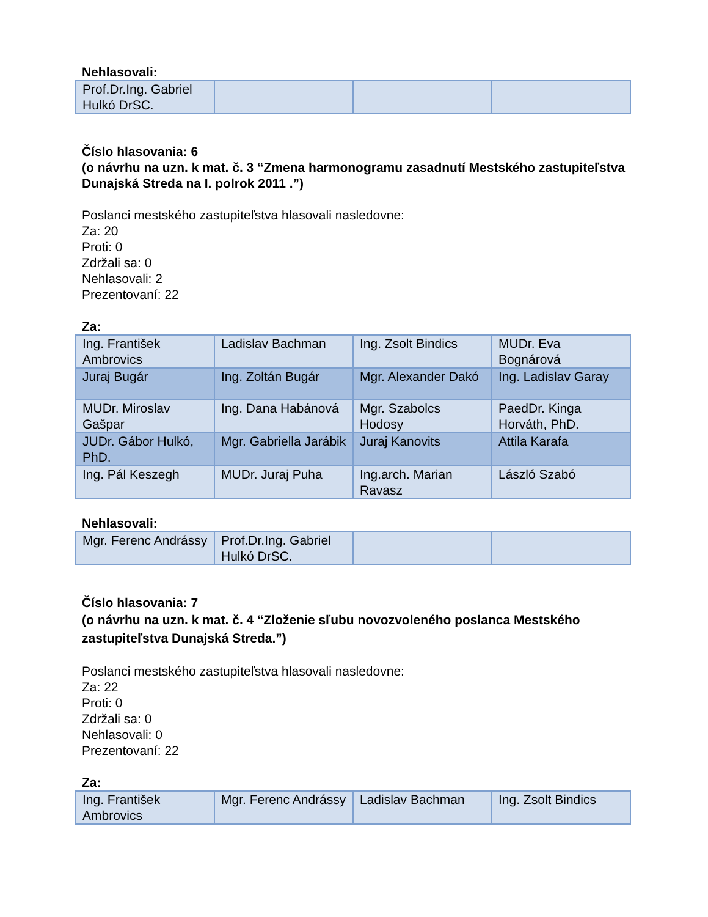Nehlasovali:
| Prof.Dr.Ing. Gabriel Hulkó DrSC. | | | |
Číslo hlasovania: 6
(o návrhu na uzn. k mat. č. 3 “Zmena harmonogramu zasadnutí Mestského zastupiteľstva Dunajská Streda na I. polrok 2011 .”)
Poslanci mestského zastupiteľstva hlasovali nasledovne:
Za: 20
Proti: 0
Zdržali sa: 0
Nehlasovali: 2
Prezentovaní: 22
Za:
| Ing. František Ambrovics | Ladislav Bachman | Ing. Zsolt Bindics | MUDr. Eva Bognárová |
| Juraj Bugár | Ing. Zoltán Bugár | Mgr. Alexander Dakó | Ing. Ladislav Garay |
| MUDr. Miroslav Gašpar | Ing. Dana Habánová | Mgr. Szabolcs Hodosy | PaedDr. Kinga Horváth, PhD. |
| JUDr. Gábor Hulkó, PhD. | Mgr. Gabriella Jarábik | Juraj Kanovits | Attila Karafa |
| Ing. Pál Keszegh | MUDr. Juraj Puha | Ing.arch. Marian Ravasz | László Szabó |
Nehlasovali:
| Mgr. Ferenc Andrássy | Prof.Dr.Ing. Gabriel Hulkó DrSC. | | |
Číslo hlasovania: 7
(o návrhu na uzn. k mat. č. 4 “Zloženie sľubu novozvoleného poslanca Mestského zastupiteľstva Dunajská Streda.”)
Poslanci mestského zastupiteľstva hlasovali nasledovne:
Za: 22
Proti: 0
Zdržali sa: 0
Nehlasovali: 0
Prezentovaní: 22
Za:
| Ing. František Ambrovics | Mgr. Ferenc Andrássy | Ladislav Bachman | Ing. Zsolt Bindics |